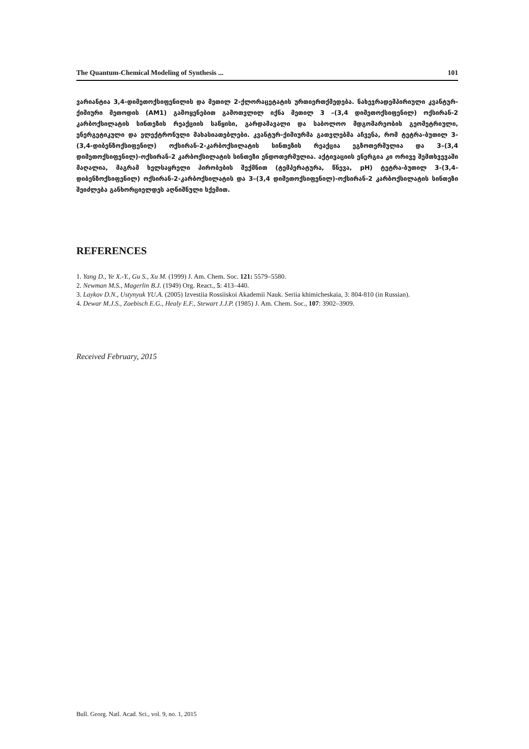The Quantum-Chemical Modeling of Synthesis ... 101
ვარიანტია 3,4-დიმეთოქსიფენილის და მეთილ 2-ქლორაცეტატის ურთიერთქმედება. ნახევრადემპირიული კვანტურ-ქიმიური მეთოდის (AM1) გამოყენებით გამოთვლილ იქნა მეთილ 3 –(3,4 დიმეთოქსიფენილ) ოქსირან-2 კარბოქსილატის სინთეზის რეაქციის საწყისი, გარდამავალი და საბოლოო მდგომარეობის გეომეტრიული, ენერგეტიკული და ელექტრონული მახასიათებლები. კვანტურ-ქიმიურმა გათვლებმა აჩვენა, რომ ტეტრა-ბუთილ 3-(3,4-დიბენზოქსიფენილ) ოქსირან-2-კარბოქსილატის სინთეზის რეაქცია ეგზოთერმულია და 3–(3,4 დიმეთოქსიფენილ)-ოქსირან-2 კარბოქსილატის სინთეზი ენდოთერმულია. აქტივაციის ენერგია კი ორივე შემთხვევაში მაღალია, მაგრამ ხელსაყრელი პირობების შექმნით (ტემპერატურა, წნევა, pH) ტეტრა-ბუთილ 3-(3,4-დიბენზოქსიფენილ) ოქსირან-2-კარბოქსილატის და 3–(3,4 დიმეთოქსიფენილ)-ოქსირან-2 კარბოქსილატის სინთეზი შეიძლება განხორციელდეს აღნიშნული სქემით.
REFERENCES
1. Yang D., Ye X.-Y., Gu S., Xu M. (1999) J. Am. Chem. Soc. 121: 5579–5580.
2. Newman M.S., Magerlin B.J. (1949) Org. React., 5: 413–440.
3. Laykov D.N., Ustynyuk YU.A. (2005) Izvestiia Rossiiskoi Akademii Nauk. Seriia khimicheskaia, 3: 804-810 (in Russian).
4. Dewar M.J.S., Zoebisch E.G., Healy E.F., Stewart J.J.P. (1985) J. Am. Chem. Soc., 107: 3902–3909.
Received February, 2015
Bull. Georg. Natl. Acad. Sci., vol. 9, no. 1, 2015